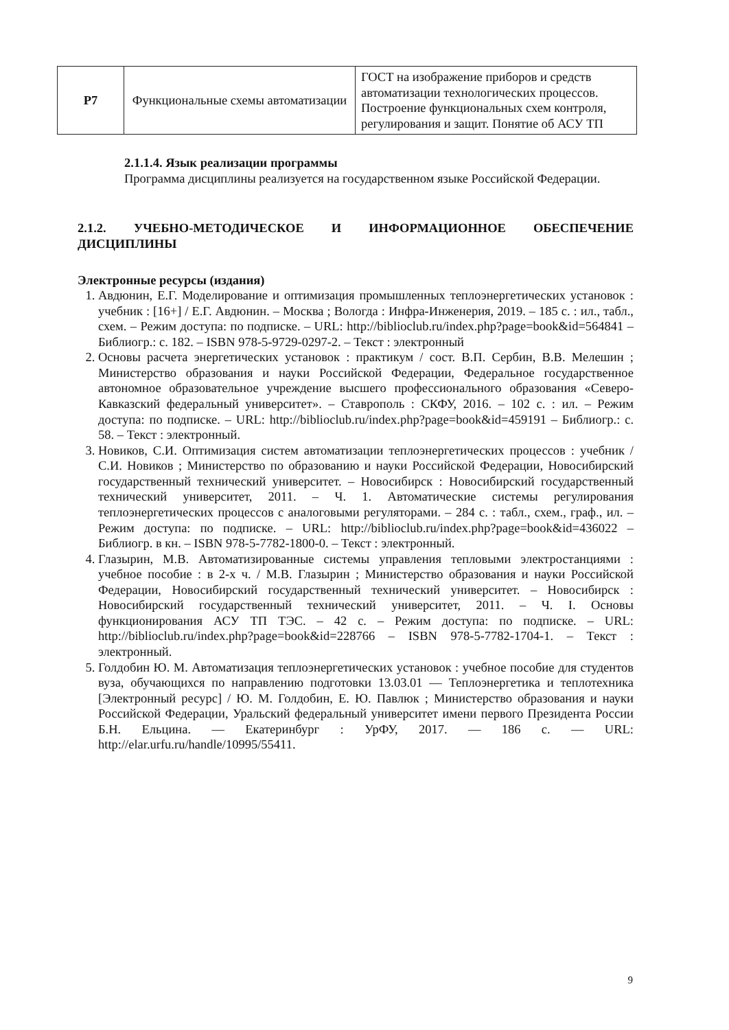| Р7 | Функциональные схемы автоматизации | ГОСТ на изображение приборов и средств автоматизации технологических процессов. Построение функциональных схем контроля, регулирования и защит. Понятие об АСУ ТП |
2.1.1.4. Язык реализации программы
Программа дисциплины реализуется на государственном языке Российской Федерации.
2.1.2. УЧЕБНО-МЕТОДИЧЕСКОЕ И ИНФОРМАЦИОННОЕ ОБЕСПЕЧЕНИЕ ДИСЦИПЛИНЫ
Электронные ресурсы (издания)
1. Авдюнин, Е.Г. Моделирование и оптимизация промышленных теплоэнергетических установок : учебник : [16+] / Е.Г. Авдюнин. – Москва ; Вологда : Инфра-Инженерия, 2019. – 185 с. : ил., табл., схем. – Режим доступа: по подписке. – URL: http://biblioclub.ru/index.php?page=book&id=564841 – Библиогр.: с. 182. – ISBN 978-5-9729-0297-2. – Текст : электронный
2. Основы расчета энергетических установок : практикум / сост. В.П. Сербин, В.В. Мелешин ; Министерство образования и науки Российской Федерации, Федеральное государственное автономное образовательное учреждение высшего профессионального образования «Северо-Кавказский федеральный университет». – Ставрополь : СКФУ, 2016. – 102 с. : ил. – Режим доступа: по подписке. – URL: http://biblioclub.ru/index.php?page=book&id=459191 – Библиогр.: с. 58. – Текст : электронный.
3. Новиков, С.И. Оптимизация систем автоматизации теплоэнергетических процессов : учебник / С.И. Новиков ; Министерство по образованию и науки Российской Федерации, Новосибирский государственный технический университет. – Новосибирск : Новосибирский государственный технический университет, 2011. – Ч. 1. Автоматические системы регулирования теплоэнергетических процессов с аналоговыми регуляторами. – 284 с. : табл., схем., граф., ил. – Режим доступа: по подписке. – URL: http://biblioclub.ru/index.php?page=book&id=436022 – Библиогр. в кн. – ISBN 978-5-7782-1800-0. – Текст : электронный.
4. Глазырин, М.В. Автоматизированные системы управления тепловыми электростанциями : учебное пособие : в 2-х ч. / М.В. Глазырин ; Министерство образования и науки Российской Федерации, Новосибирский государственный технический университет. – Новосибирск : Новосибирский государственный технический университет, 2011. – Ч. I. Основы функционирования АСУ ТП ТЭС. – 42 с. – Режим доступа: по подписке. – URL: http://biblioclub.ru/index.php?page=book&id=228766 – ISBN 978-5-7782-1704-1. – Текст : электронный.
5. Голдобин Ю. М. Автоматизация теплоэнергетических установок : учебное пособие для студентов вуза, обучающихся по направлению подготовки 13.03.01 — Теплоэнергетика и теплотехника [Электронный ресурс] / Ю. М. Голдобин, Е. Ю. Павлюк ; Министерство образования и науки Российской Федерации, Уральский федеральный университет имени первого Президента России Б.Н. Ельцина. — Екатеринбург : УрФУ, 2017. — 186 с. — URL: http://elar.urfu.ru/handle/10995/55411.
9